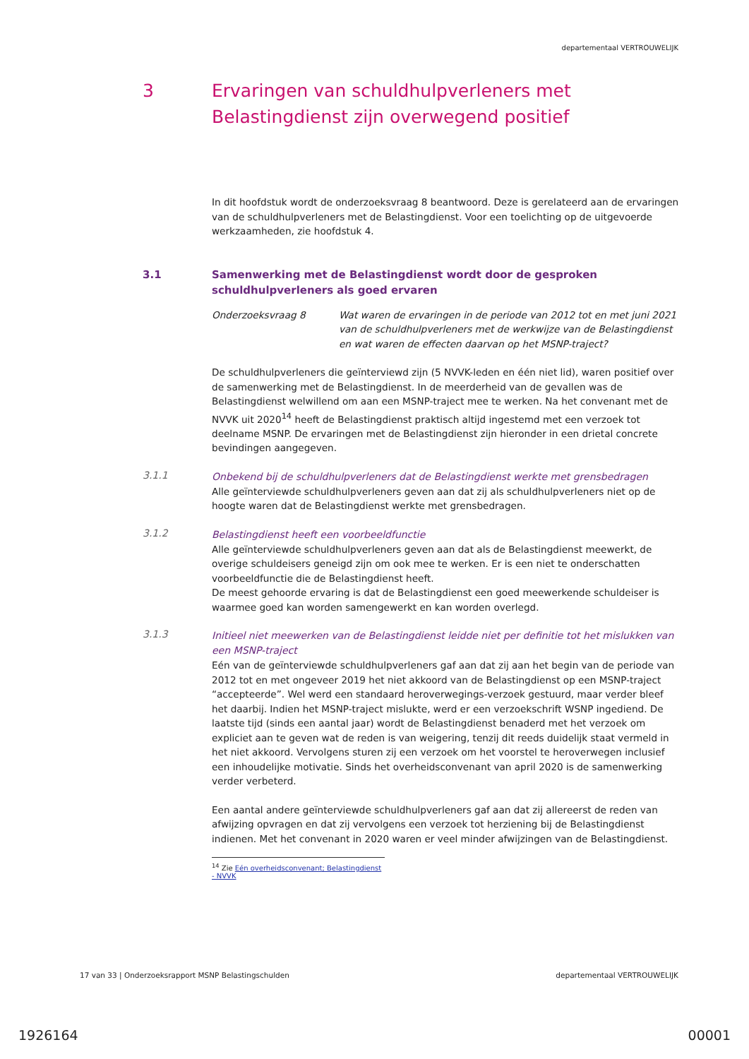departementaal VERTROUWELIJK
3 Ervaringen van schuldhulpverleners met Belastingdienst zijn overwegend positief
In dit hoofdstuk wordt de onderzoeksvraag 8 beantwoord. Deze is gerelateerd aan de ervaringen van de schuldhulpverleners met de Belastingdienst. Voor een toelichting op de uitgevoerde werkzaamheden, zie hoofdstuk 4.
3.1 Samenwerking met de Belastingdienst wordt door de gesproken schuldhulpverleners als goed ervaren
Onderzoeksvraag 8 Wat waren de ervaringen in de periode van 2012 tot en met juni 2021 van de schuldhulpverleners met de werkwijze van de Belastingdienst en wat waren de effecten daarvan op het MSNP-traject?
De schuldhulpverleners die geïnterviewd zijn (5 NVVK-leden en één niet lid), waren positief over de samenwerking met de Belastingdienst. In de meerderheid van de gevallen was de Belastingdienst welwillend om aan een MSNP-traject mee te werken. Na het convenant met de NVVK uit 2020<sup>14</sup> heeft de Belastingdienst praktisch altijd ingestemd met een verzoek tot deelname MSNP. De ervaringen met de Belastingdienst zijn hieronder in een drietal concrete bevindingen aangegeven.
3.1.1
Onbekend bij de schuldhulpverleners dat de Belastingdienst werkte met grensbedragen
Alle geïnterviewde schuldhulpverleners geven aan dat zij als schuldhulpverleners niet op de hoogte waren dat de Belastingdienst werkte met grensbedragen.
3.1.2
Belastingdienst heeft een voorbeeldfunctie
Alle geïnterviewde schuldhulpverleners geven aan dat als de Belastingdienst meewerkt, de overige schuldeisers geneigd zijn om ook mee te werken. Er is een niet te onderschatten voorbeeldfunctie die de Belastingdienst heeft.
De meest gehoorde ervaring is dat de Belastingdienst een goed meewerkende schuldeiser is waarmee goed kan worden samengewerkt en kan worden overlegd.
3.1.3
Initieel niet meewerken van de Belastingdienst leidde niet per definitie tot het mislukken van een MSNP-traject
Eén van de geïnterviewde schuldhulpverleners gaf aan dat zij aan het begin van de periode van 2012 tot en met ongeveer 2019 het niet akkoord van de Belastingdienst op een MSNP-traject “accepteerde”. Wel werd een standaard heroverwegings-verzoek gestuurd, maar verder bleef het daarbij. Indien het MSNP-traject mislukte, werd er een verzoekschrift WSNP ingediend. De laatste tijd (sinds een aantal jaar) wordt de Belastingdienst benaderd met het verzoek om expliciet aan te geven wat de reden is van weigering, tenzij dit reeds duidelijk staat vermeld in het niet akkoord. Vervolgens sturen zij een verzoek om het voorstel te heroverwegen inclusief een inhoudelijke motivatie. Sinds het overheidsconvenant van april 2020 is de samenwerking verder verbeterd.
Een aantal andere geïnterviewde schuldhulpverleners gaf aan dat zij allereerst de reden van afwijzing opvragen en dat zij vervolgens een verzoek tot herziening bij de Belastingdienst indienen. Met het convenant in 2020 waren er veel minder afwijzingen van de Belastingdienst.
<sup>14</sup> Zie Eén overheidsconvenant; Belastingdienst - NVVK
17 van 33 | Onderzoeksrapport MSNP Belastingschulden departementaal VERTROUWELIJK
1926164 00001